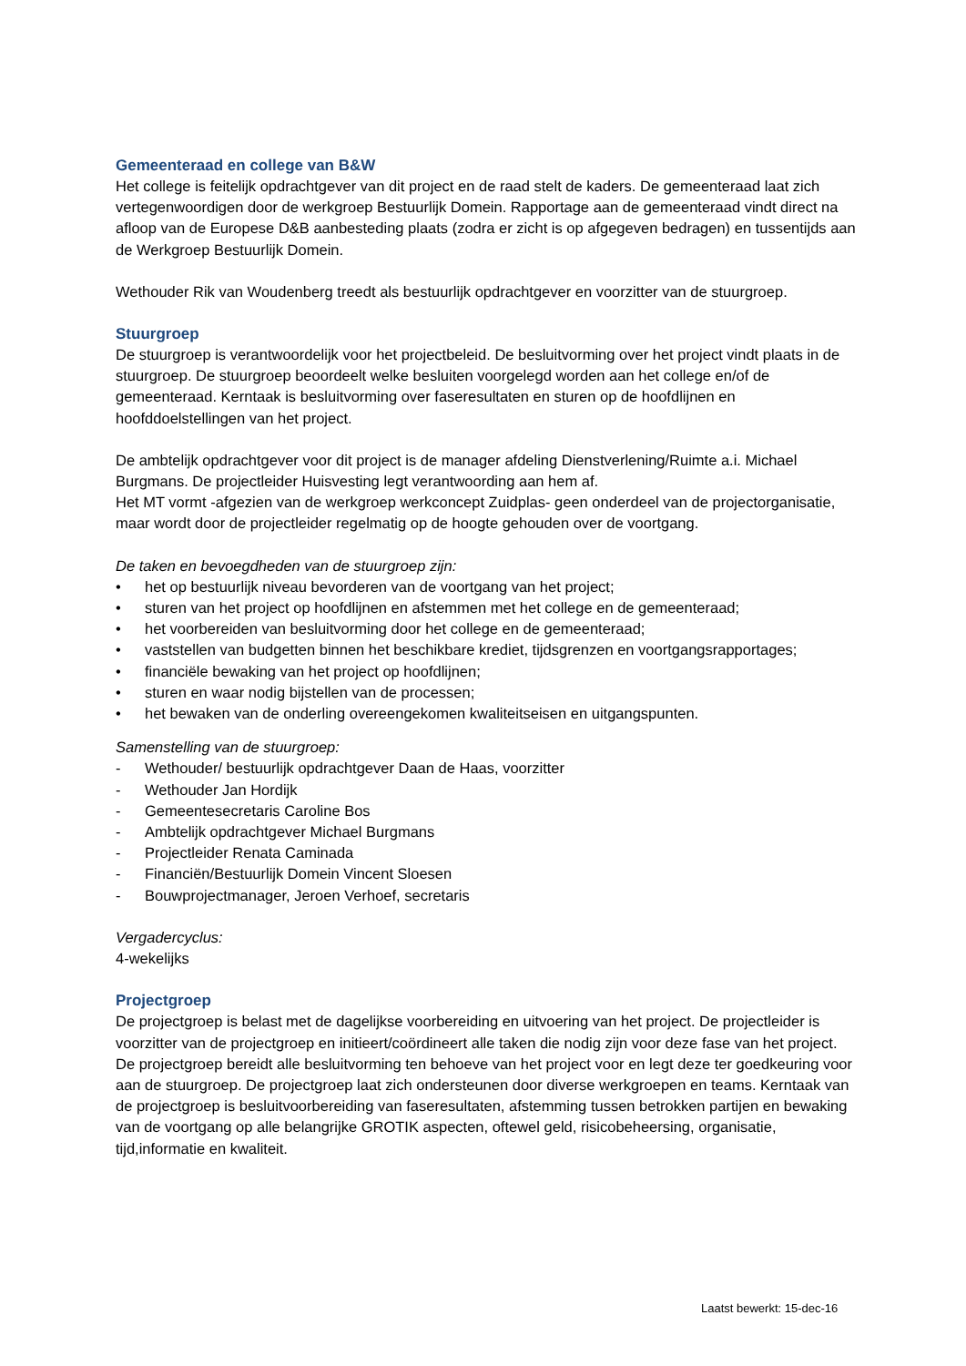Gemeenteraad en college van B&W
Het college is feitelijk opdrachtgever van dit project en de raad stelt de kaders. De gemeenteraad laat zich vertegenwoordigen door de werkgroep Bestuurlijk Domein. Rapportage aan de gemeenteraad vindt direct na afloop van de Europese D&B aanbesteding plaats (zodra er zicht is op afgegeven bedragen) en tussentijds aan de Werkgroep Bestuurlijk Domein.
Wethouder Rik van Woudenberg treedt als bestuurlijk opdrachtgever en voorzitter van de stuurgroep.
Stuurgroep
De stuurgroep is verantwoordelijk voor het projectbeleid. De besluitvorming over het project vindt plaats in de stuurgroep. De stuurgroep beoordeelt welke besluiten voorgelegd worden aan het college en/of de gemeenteraad. Kerntaak is besluitvorming over faseresultaten en sturen op de hoofdlijnen en hoofddoelstellingen van het project.
De ambtelijk opdrachtgever voor dit project is de manager afdeling Dienstverlening/Ruimte a.i. Michael Burgmans. De projectleider Huisvesting legt verantwoording aan hem af.
Het MT vormt -afgezien van de werkgroep werkconcept Zuidplas- geen onderdeel van de projectorganisatie, maar wordt door de projectleider regelmatig op de hoogte gehouden over de voortgang.
De taken en bevoegdheden van de stuurgroep zijn:
• het op bestuurlijk niveau bevorderen van de voortgang van het project;
• sturen van het project op hoofdlijnen en afstemmen met het college en de gemeenteraad;
• het voorbereiden van besluitvorming door het college en de gemeenteraad;
• vaststellen van budgetten binnen het beschikbare krediet, tijdsgrenzen en voortgangsrapportages;
• financiële bewaking van het project op hoofdlijnen;
• sturen en waar nodig bijstellen van de processen;
• het bewaken van de onderling overeengekomen kwaliteitseisen en uitgangspunten.
Samenstelling van de stuurgroep:
- Wethouder/ bestuurlijk opdrachtgever Daan de Haas, voorzitter
- Wethouder Jan Hordijk
- Gemeentesecretaris Caroline Bos
- Ambtelijk opdrachtgever Michael Burgmans
- Projectleider Renata Caminada
- Financiën/Bestuurlijk Domein Vincent Sloesen
- Bouwprojectmanager, Jeroen Verhoef, secretaris
Vergadercyclus:
4-wekelijks
Projectgroep
De projectgroep is belast met de dagelijkse voorbereiding en uitvoering van het project. De projectleider is voorzitter van de projectgroep en initieert/coördineert alle taken die nodig zijn voor deze fase van het project. De projectgroep bereidt alle besluitvorming ten behoeve van het project voor en legt deze ter goedkeuring voor aan de stuurgroep. De projectgroep laat zich ondersteunen door diverse werkgroepen en teams. Kerntaak van de projectgroep is besluitvoorbereiding van faseresultaten, afstemming tussen betrokken partijen en bewaking van de voortgang op alle belangrijke GROTIK aspecten, oftewel geld, risicobeheersing, organisatie, tijd,informatie en kwaliteit.
Laatst bewerkt: 15-dec-16